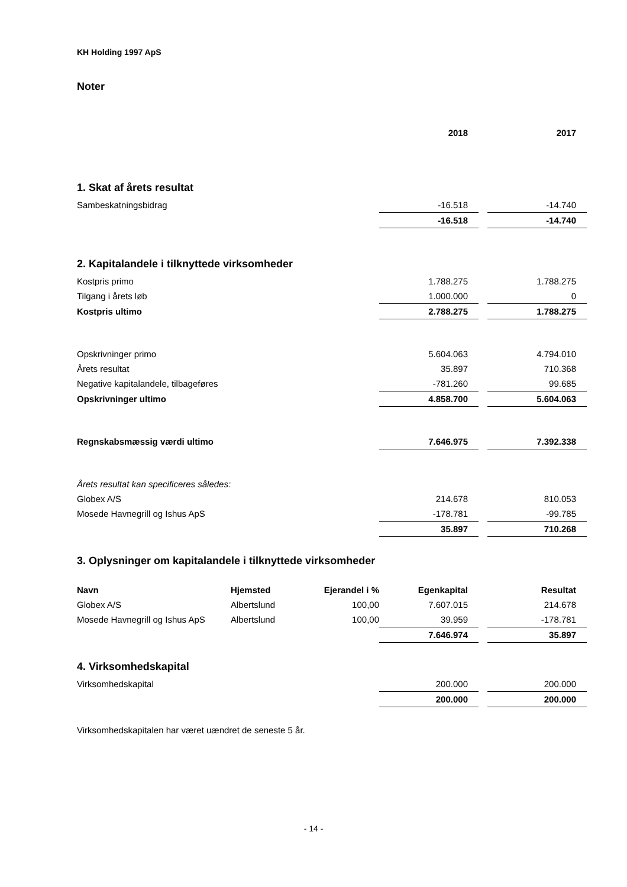KH Holding 1997 ApS
Noter
| | 2018 | | 2017 |
1. Skat af årets resultat
| Sambeskatningsbidrag | -16.518 | | -14.740 |
| | -16.518 | | -14.740 |
2. Kapitalandele i tilknyttede virksomheder
| Kostpris primo | 1.788.275 | | 1.788.275 |
| Tilgang i årets løb | 1.000.000 | | 0 |
| Kostpris ultimo | 2.788.275 | | 1.788.275 |
| Opskrivninger primo | 5.604.063 | | 4.794.010 |
| Årets resultat | 35.897 | | 710.368 |
| Negative kapitalandele, tilbageføres | -781.260 | | 99.685 |
| Opskrivninger ultimo | 4.858.700 | | 5.604.063 |
| Regnskabsmæssig værdi ultimo | 7.646.975 | | 7.392.338 |
| Årets resultat kan specificeres således: | | | |
| Globex A/S | 214.678 | | 810.053 |
| Mosede Havnegrill og Ishus ApS | -178.781 | | -99.785 |
| | 35.897 | | 710.268 |
3. Oplysninger om kapitalandele i tilknyttede virksomheder
| Navn | Hjemsted | Ejerandel i % | Egenkapital | | Resultat |
| Globex A/S | Albertslund | 100,00 | 7.607.015 | | 214.678 |
| Mosede Havnegrill og Ishus ApS | Albertslund | 100,00 | 39.959 | | -178.781 |
| | | | 7.646.974 | | 35.897 |
4. Virksomhedskapital
| Virksomhedskapital | 200.000 | | 200.000 |
| | 200.000 | | 200.000 |
Virksomhedskapitalen har været uændret de seneste 5 år.
- 14 -